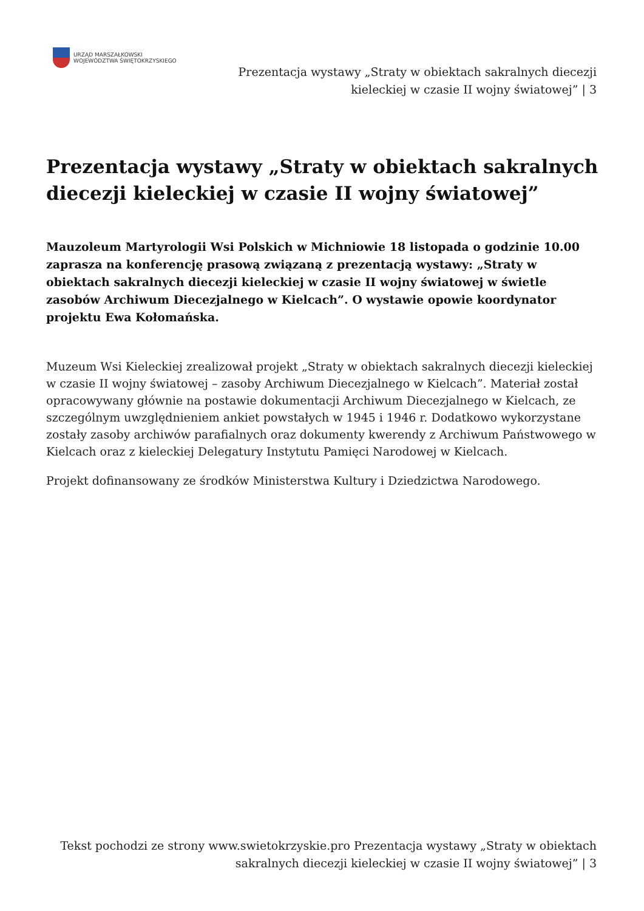URZĄD MARSZAŁKOWSKI
WOJEWÓDZTWA ŚWIĘTOKRZYSKIEGO
Prezentacja wystawy „Straty w obiektach sakralnych diecezji kieleckiej w czasie II wojny światowej” | 3
Prezentacja wystawy „Straty w obiektach sakralnych diecezji kieleckiej w czasie II wojny światowej”
Mauzoleum Martyrologii Wsi Polskich w Michniowie 18 listopada o godzinie 10.00 zaprasza na konferencję prasową związaną z prezentacją wystawy: „Straty w obiektach sakralnych diecezji kieleckiej w czasie II wojny światowej w świetle zasobów Archiwum Diecezjalnego w Kielcach”. O wystawie opowie koordynator projektu Ewa Kołomańska.
Muzeum Wsi Kieleckiej zrealizował projekt „Straty w obiektach sakralnych diecezji kieleckiej w czasie II wojny światowej – zasoby Archiwum Diecezjalnego w Kielcach”. Materiał został opracowywany głównie na postawie dokumentacji Archiwum Diecezjalnego w Kielcach, ze szczególnym uwzględnieniem ankiet powstałych w 1945 i 1946 r. Dodatkowo wykorzystane zostały zasoby archiwów parafialnych oraz dokumenty kwerendy z Archiwum Państwowego w Kielcach oraz z kieleckiej Delegatury Instytutu Pamięci Narodowej w Kielcach.
Projekt dofinansowany ze środków Ministerstwa Kultury i Dziedzictwa Narodowego.
Tekst pochodzi ze strony www.swietokrzyskie.pro Prezentacja wystawy „Straty w obiektach sakralnych diecezji kieleckiej w czasie II wojny światowej” | 3